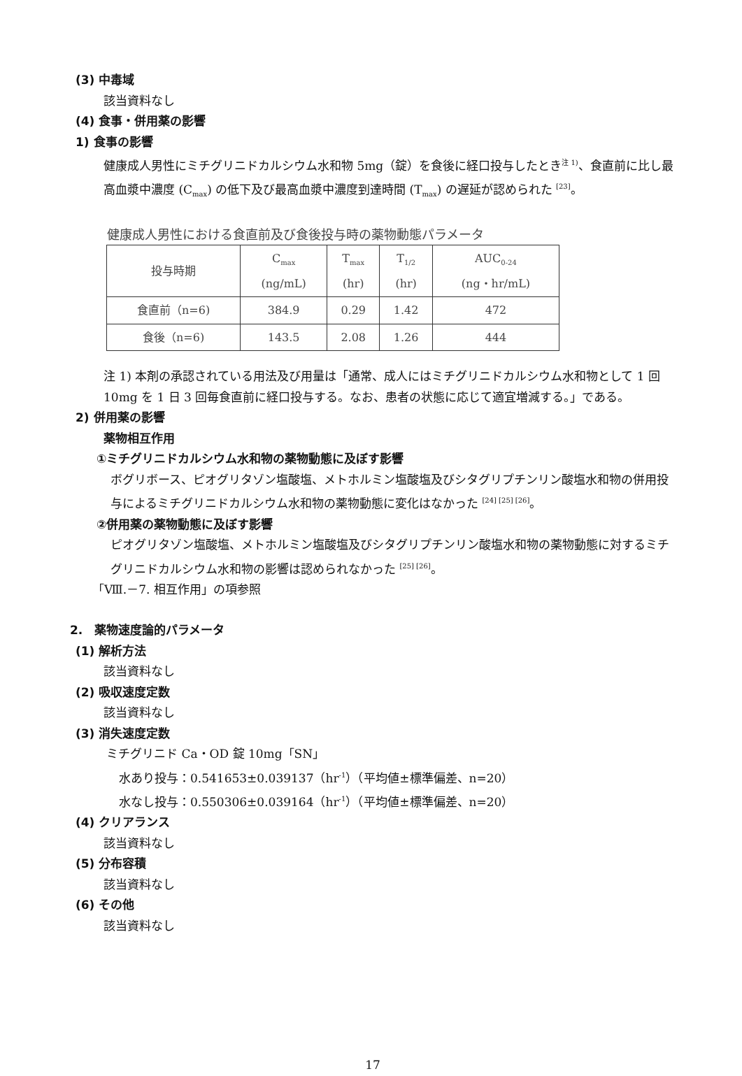(3) 中毒域
該当資料なし
(4) 食事・併用薬の影響
1) 食事の影響
健康成人男性にミチグリニドカルシウム水和物 5mg（錠）を食後に経口投与したとき<sup>注 1)</sup>、食直前に比し最高血漿中濃度 (C<sub>max</sub>) の低下及び最高血漿中濃度到達時間 (T<sub>max</sub>) の遅延が認められた <sup>[23]</sup>。
健康成人男性における食直前及び食後投与時の薬物動態パラメータ
| 投与時期 | C<sub>max</sub> (ng/mL) | T<sub>max</sub> (hr) | T<sub>1/2</sub> (hr) | AUC<sub>0-24</sub> (ng・hr/mL) |
| --- | --- | --- | --- | --- |
| 食直前（n=6) | 384.9 | 0.29 | 1.42 | 472 |
| 食後（n=6) | 143.5 | 2.08 | 1.26 | 444 |
注 1) 本剤の承認されている用法及び用量は「通常、成人にはミチグリニドカルシウム水和物として 1 回 10mg を 1 日 3 回毎食直前に経口投与する。なお、患者の状態に応じて適宜増減する。」である。
2) 併用薬の影響
薬物相互作用
①ミチグリニドカルシウム水和物の薬物動態に及ぼす影響
ボグリボース、ピオグリタゾン塩酸塩、メトホルミン塩酸塩及びシタグリプチンリン酸塩水和物の併用投与によるミチグリニドカルシウム水和物の薬物動態に変化はなかった <sup>[24] [25] [26]</sup>。
②併用薬の薬物動態に及ぼす影響
ピオグリタゾン塩酸塩、メトホルミン塩酸塩及びシタグリプチンリン酸塩水和物の薬物動態に対するミチグリニドカルシウム水和物の影響は認められなかった <sup>[25] [26]</sup>。
「Ⅷ.－7. 相互作用」の項参照
2.　薬物速度論的パラメータ
(1) 解析方法
該当資料なし
(2) 吸収速度定数
該当資料なし
(3) 消失速度定数
ミチグリニド Ca・OD 錠 10mg「SN」
水あり投与：0.541653±0.039137（hr<sup>-1</sup>）（平均値±標準偏差、n=20）
水なし投与：0.550306±0.039164（hr<sup>-1</sup>）（平均値±標準偏差、n=20）
(4) クリアランス
該当資料なし
(5) 分布容積
該当資料なし
(6) その他
該当資料なし
17